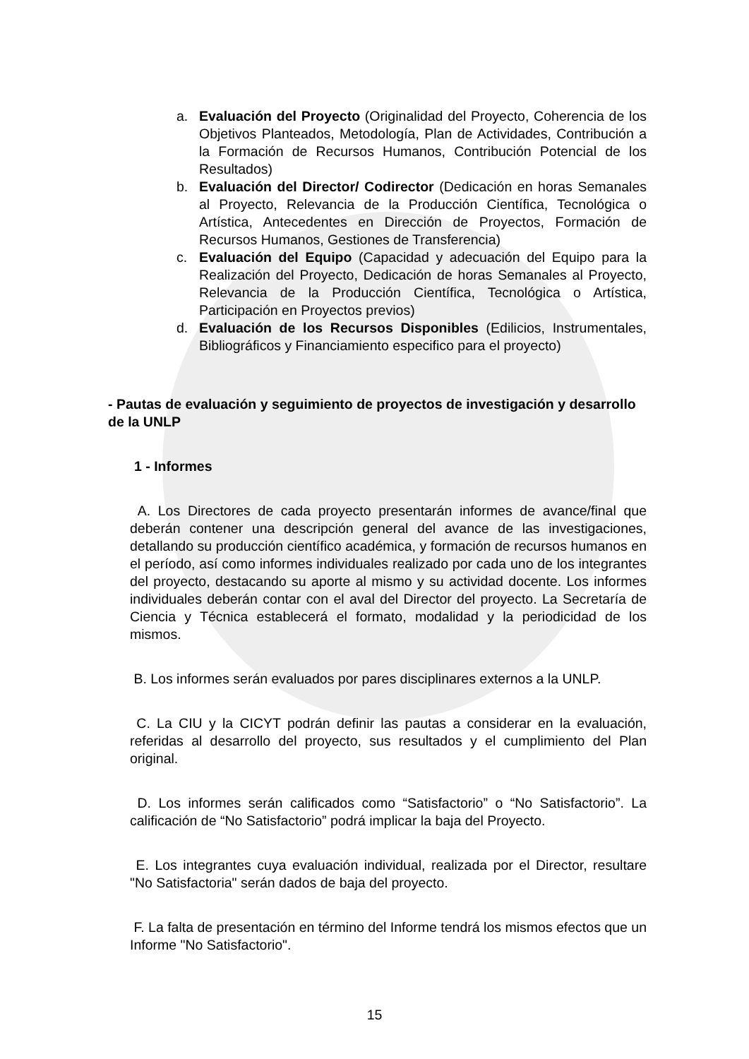a. Evaluación del Proyecto (Originalidad del Proyecto, Coherencia de los Objetivos Planteados, Metodología, Plan de Actividades, Contribución a la Formación de Recursos Humanos, Contribución Potencial de los Resultados)
b. Evaluación del Director/ Codirector (Dedicación en horas Semanales al Proyecto, Relevancia de la Producción Científica, Tecnológica o Artística, Antecedentes en Dirección de Proyectos, Formación de Recursos Humanos, Gestiones de Transferencia)
c. Evaluación del Equipo (Capacidad y adecuación del Equipo para la Realización del Proyecto, Dedicación de horas Semanales al Proyecto, Relevancia de la Producción Científica, Tecnológica o Artística, Participación en Proyectos previos)
d. Evaluación de los Recursos Disponibles (Edilicios, Instrumentales, Bibliográficos y Financiamiento especifico para el proyecto)
- Pautas de evaluación y seguimiento de proyectos de investigación y desarrollo de la UNLP
1 - Informes
A. Los Directores de cada proyecto presentarán informes de avance/final que deberán contener una descripción general del avance de las investigaciones, detallando su producción científico académica, y formación de recursos humanos en el período, así como informes individuales realizado por cada uno de los integrantes del proyecto, destacando su aporte al mismo y su actividad docente. Los informes individuales deberán contar con el aval del Director del proyecto. La Secretaría de Ciencia y Técnica establecerá el formato, modalidad y la periodicidad de los mismos.
B. Los informes serán evaluados por pares disciplinares externos a la UNLP.
C. La CIU y la CICYT podrán definir las pautas a considerar en la evaluación, referidas al desarrollo del proyecto, sus resultados y el cumplimiento del Plan original.
D. Los informes serán calificados como “Satisfactorio” o “No Satisfactorio”. La calificación de “No Satisfactorio” podrá implicar la baja del Proyecto.
E. Los integrantes cuya evaluación individual, realizada por el Director, resultare "No Satisfactoria" serán dados de baja del proyecto.
F. La falta de presentación en término del Informe tendrá los mismos efectos que un Informe "No Satisfactorio".
15